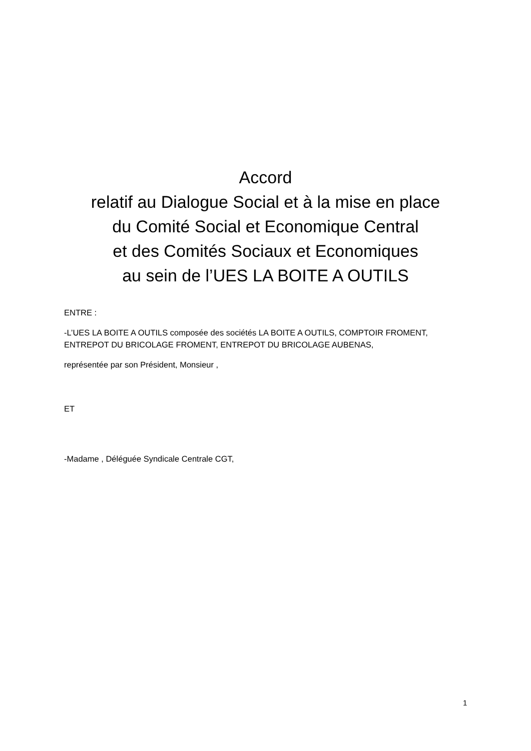Accord
relatif au Dialogue Social et à la mise en place
du Comité Social et Economique Central
et des Comités Sociaux et Economiques
au sein de l’UES LA BOITE A OUTILS
ENTRE :
-L’UES LA BOITE A OUTILS composée des sociétés LA BOITE A OUTILS, COMPTOIR FROMENT, ENTREPOT DU BRICOLAGE FROMENT, ENTREPOT DU BRICOLAGE AUBENAS,
représentée par son Président, Monsieur ,
ET
-Madame , Déléguée Syndicale Centrale CGT,
1